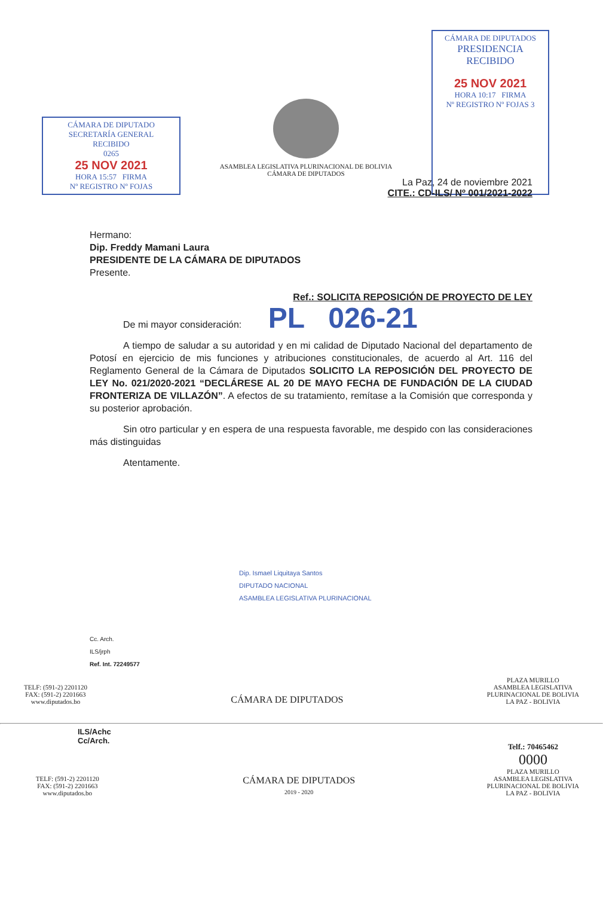CÁMARA DE DIPUTADO
SECRETARÍA GENERAL
RECIBIDO
0265
25 NOV 2021
HORA 15:57 FIRMA
Nº REGISTRO Nº FOJAS
ASAMBLEA LEGISLATIVA PLURINACIONAL DE BOLIVIA
CÁMARA DE DIPUTADOS
CÁMARA DE DIPUTADOS
PRESIDENCIA
RECIBIDO
25 NOV 2021
HORA 10:17 FIRMA
Nº REGISTRO Nº FOJAS 3
La Paz, 24 de noviembre 2021
CITE.: CD-ILS/ Nº 001/2021-2022
Hermano:
Dip. Freddy Mamani Laura
PRESIDENTE DE LA CÁMARA DE DIPUTADOS
Presente.
Ref.: SOLICITA REPOSICIÓN DE PROYECTO DE LEY
De mi mayor consideración: PL 026-21
A tiempo de saludar a su autoridad y en mi calidad de Diputado Nacional del departamento de Potosí en ejercicio de mis funciones y atribuciones constitucionales, de acuerdo al Art. 116 del Reglamento General de la Cámara de Diputados SOLICITO LA REPOSICIÓN DEL PROYECTO DE LEY No. 021/2020-2021 “DECLÁRESE AL 20 DE MAYO FECHA DE FUNDACIÓN DE LA CIUDAD FRONTERIZA DE VILLAZÓN”. A efectos de su tratamiento, remítase a la Comisión que corresponda y su posterior aprobación.
Sin otro particular y en espera de una respuesta favorable, me despido con las consideraciones más distinguidas
Atentamente.
Dip. Ismael Liquitaya Santos
DIPUTADO NACIONAL
ASAMBLEA LEGISLATIVA PLURINACIONAL
Cc. Arch.
ILS/jrph
Ref. Int. 72249577
TELF: (591-2) 2201120
FAX: (591-2) 2201663
www.diputados.bo
CÁMARA DE DIPUTADOS
PLAZA MURILLO
ASAMBLEA LEGISLATIVA
PLURINACIONAL DE BOLIVIA
LA PAZ - BOLIVIA
ILS/Achc
Cc/Arch.
TELF: (591-2) 2201120
FAX: (591-2) 2201663
www.diputados.bo
CÁMARA DE DIPUTADOS
2019 - 2020
Telf.: 70465462
0000
PLAZA MURILLO
ASAMBLEA LEGISLATIVA
PLURINACIONAL DE BOLIVIA
LA PAZ - BOLIVIA